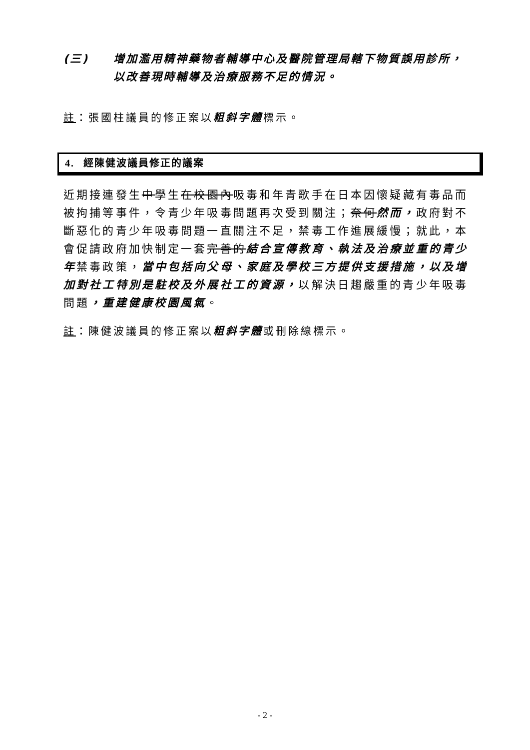(三) 增加濫用精神藥物者輔導中心及醫院管理局轄下物質誤用診所，以改善現時輔導及治療服務不足的情況。
註：張國柱議員的修正案以粗斜字體標示。
4. 經陳健波議員修正的議案
近期接連發生中學生在校園內吸毒和年青歌手在日本因懷疑藏有毒品而被拘捕等事件，令青少年吸毒問題再次受到關注；奈何然而，政府對不斷惡化的青少年吸毒問題一直關注不足，禁毒工作進展緩慢；就此，本會促請政府加快制定一套完善的結合宣傳教育、執法及治療並重的青少年禁毒政策，當中包括向父母、家庭及學校三方提供支援措施，以及增加對社工特別是駐校及外展社工的資源，以解決日趨嚴重的青少年吸毒問題，重建健康校園風氣。
註：陳健波議員的修正案以粗斜字體或刪除線標示。
- 2 -